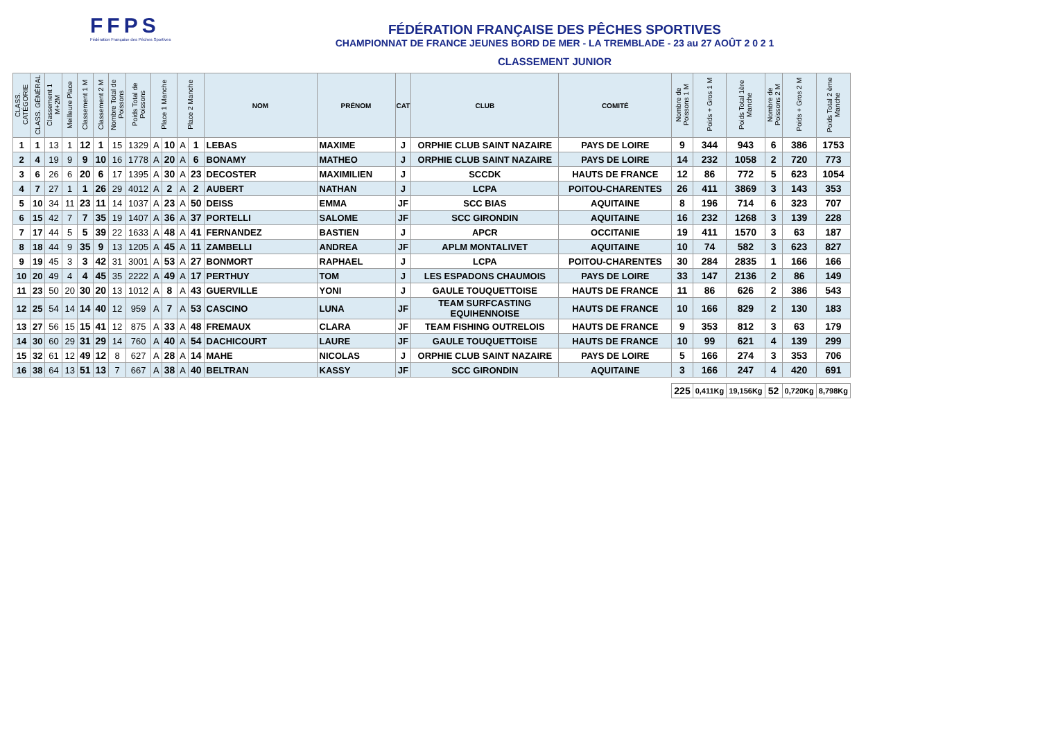FFPS
Fédération Française des Pêches Sportives
FÉDÉRATION FRANÇAISE DES PÊCHES SPORTIVES
CHAMPIONNAT DE FRANCE JEUNES BORD DE MER - LA TREMBLADE - 23 au 27 AOÛT 2 0 2 1
CLASSEMENT JUNIOR
| CLASS. CATÉGORIE | CLASS. GÉNÉRAL | Classement 1 M+2M | Meilleure Place | Classement 1 M | Classement 2 M | Nombre Total de Poissons | Poids Total de Poissons | Place 1 Manche | | Place 2 Manche | | NOM | PRÉNOM | CAT | CLUB | COMITÉ | Nombre de Poissons 1 M | Poids + Gros 1 M | Poids Total 1ère Manche | Nombre de Poissons 2 M | Poids + Gros 2 M | Poids Total 2 ème Manche |
| --- | --- | --- | --- | --- | --- | --- | --- | --- | --- | --- | --- | --- | --- | --- | --- | --- | --- | --- | --- | --- | --- | --- |
| 1 | 1 | 13 | 1 | 12 | 1 | 15 | 1329 | A | 10 | A | 1 | LEBAS | MAXIME | J | ORPHIE CLUB SAINT NAZAIRE | PAYS DE LOIRE | 9 | 344 | 943 | 6 | 386 | 1753 |
| 2 | 4 | 19 | 9 | 9 | 10 | 16 | 1778 | A | 20 | A | 6 | BONAMY | MATHEO | J | ORPHIE CLUB SAINT NAZAIRE | PAYS DE LOIRE | 14 | 232 | 1058 | 2 | 720 | 773 |
| 3 | 6 | 26 | 6 | 20 | 6 | 17 | 1395 | A | 30 | A | 23 | DECOSTER | MAXIMILIEN | J | SCCDK | HAUTS DE FRANCE | 12 | 86 | 772 | 5 | 623 | 1054 |
| 4 | 7 | 27 | 1 | 1 | 26 | 29 | 4012 | A | 2 | A | 2 | AUBERT | NATHAN | J | LCPA | POITOU-CHARENTES | 26 | 411 | 3869 | 3 | 143 | 353 |
| 5 | 10 | 34 | 11 | 23 | 11 | 14 | 1037 | A | 23 | A | 50 | DEISS | EMMA | JF | SCC BIAS | AQUITAINE | 8 | 196 | 714 | 6 | 323 | 707 |
| 6 | 15 | 42 | 7 | 7 | 35 | 19 | 1407 | A | 36 | A | 37 | PORTELLI | SALOME | JF | SCC GIRONDIN | AQUITAINE | 16 | 232 | 1268 | 3 | 139 | 228 |
| 7 | 17 | 44 | 5 | 5 | 39 | 22 | 1633 | A | 48 | A | 41 | FERNANDEZ | BASTIEN | J | APCR | OCCITANIE | 19 | 411 | 1570 | 3 | 63 | 187 |
| 8 | 18 | 44 | 9 | 35 | 9 | 13 | 1205 | A | 45 | A | 11 | ZAMBELLI | ANDREA | JF | APLM MONTALIVET | AQUITAINE | 10 | 74 | 582 | 3 | 623 | 827 |
| 9 | 19 | 45 | 3 | 3 | 42 | 31 | 3001 | A | 53 | A | 27 | BONMORT | RAPHAEL | J | LCPA | POITOU-CHARENTES | 30 | 284 | 2835 | 1 | 166 | 166 |
| 10 | 20 | 49 | 4 | 4 | 45 | 35 | 2222 | A | 49 | A | 17 | PERTHUY | TOM | J | LES ESPADONS CHAUMOIS | PAYS DE LOIRE | 33 | 147 | 2136 | 2 | 86 | 149 |
| 11 | 23 | 50 | 20 | 30 | 20 | 13 | 1012 | A | 8 | A | 43 | GUERVILLE | YONI | J | GAULE TOUQUETTOISE | HAUTS DE FRANCE | 11 | 86 | 626 | 2 | 386 | 543 |
| 12 | 25 | 54 | 14 | 14 | 40 | 12 | 959 | A | 7 | A | 53 | CASCINO | LUNA | JF | TEAM SURFCASTING EQUIHENNOISE | HAUTS DE FRANCE | 10 | 166 | 829 | 2 | 130 | 183 |
| 13 | 27 | 56 | 15 | 15 | 41 | 12 | 875 | A | 33 | A | 48 | FREMAUX | CLARA | JF | TEAM FISHING OUTRELOIS | HAUTS DE FRANCE | 9 | 353 | 812 | 3 | 63 | 179 |
| 14 | 30 | 60 | 29 | 31 | 29 | 14 | 760 | A | 40 | A | 54 | DACHICOURT | LAURE | JF | GAULE TOUQUETTOISE | HAUTS DE FRANCE | 10 | 99 | 621 | 4 | 139 | 299 |
| 15 | 32 | 61 | 12 | 49 | 12 | 8 | 627 | A | 28 | A | 14 | MAHE | NICOLAS | J | ORPHIE CLUB SAINT NAZAIRE | PAYS DE LOIRE | 5 | 166 | 274 | 3 | 353 | 706 |
| 16 | 38 | 64 | 13 | 51 | 13 | 7 | 667 | A | 38 | A | 40 | BELTRAN | KASSY | JF | SCC GIRONDIN | AQUITAINE | 3 | 166 | 247 | 4 | 420 | 691 |
| | | | | | | | | | | | | | | | | | 225 | 0,411Kg | 19,156Kg | 52 | 0,720Kg | 8,798Kg |